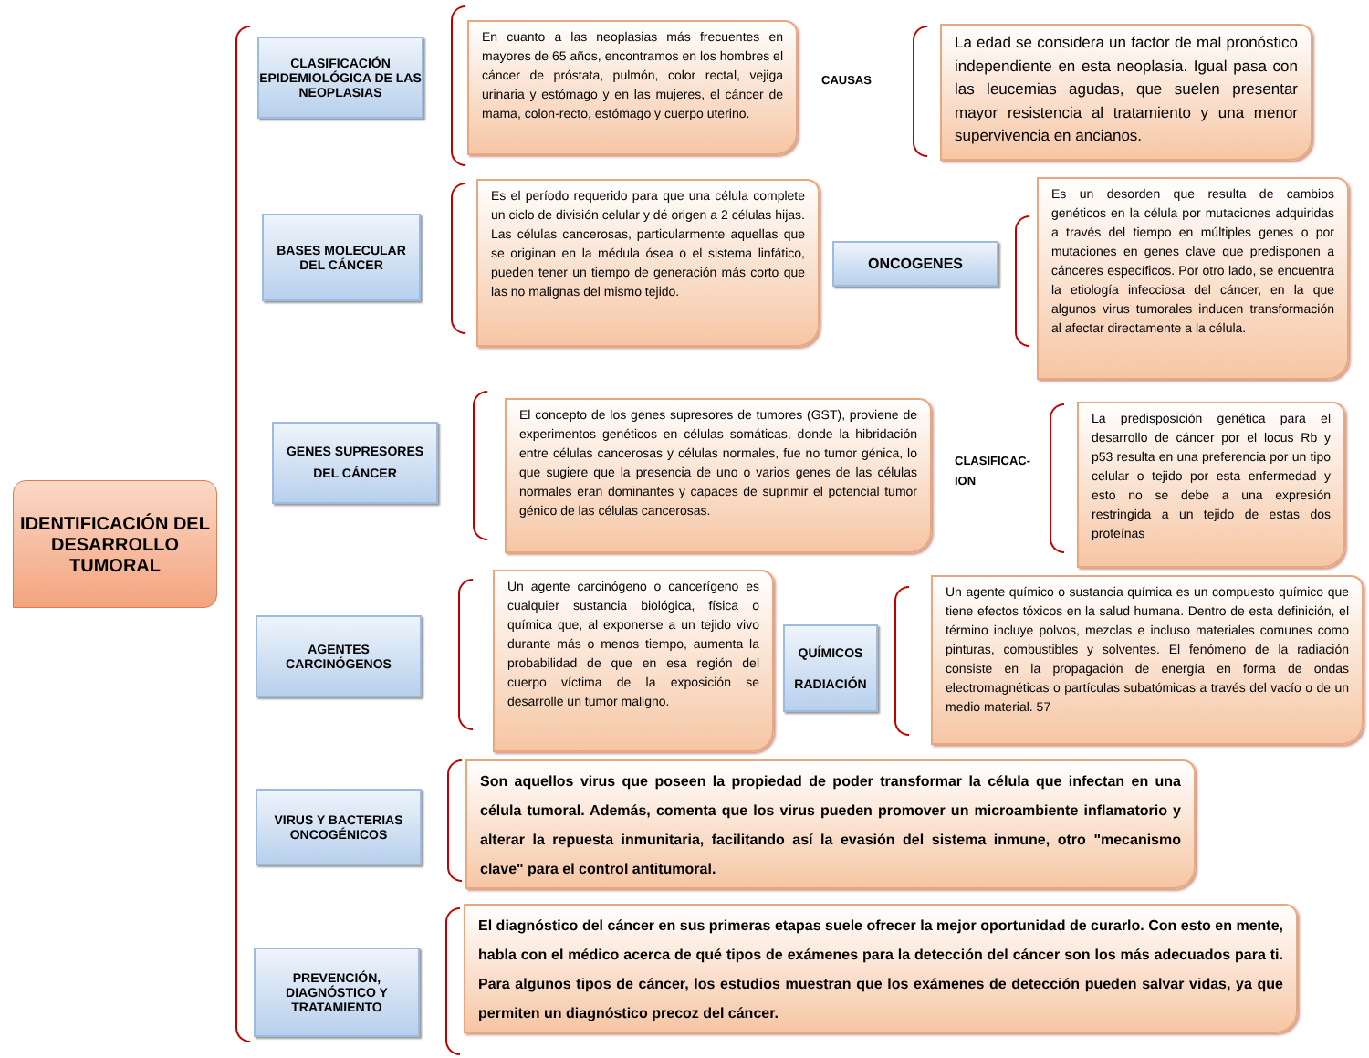IDENTIFICACIÓN DEL DESARROLLO TUMORAL
CLASIFICACIÓN EPIDEMIOLÓGICA DE LAS NEOPLASIAS
En cuanto a las neoplasias más frecuentes en mayores de 65 años, encontramos en los hombres el cáncer de próstata, pulmón, color rectal, vejiga urinaria y estómago y en las mujeres, el cáncer de mama, colon-recto, estómago y cuerpo uterino.
CAUSAS
La edad se considera un factor de mal pronóstico independiente en esta neoplasia. Igual pasa con las leucemias agudas, que suelen presentar mayor resistencia al tratamiento y una menor supervivencia en ancianos.
BASES MOLECULAR DEL CÁNCER
Es el período requerido para que una célula complete un ciclo de división celular y dé origen a 2 células hijas. Las células cancerosas, particularmente aquellas que se originan en la médula ósea o el sistema linfático, pueden tener un tiempo de generación más corto que las no malignas del mismo tejido.
ONCOGENES
Es un desorden que resulta de cambios genéticos en la célula por mutaciones adquiridas a través del tiempo en múltiples genes o por mutaciones en genes clave que predisponen a cánceres específicos. Por otro lado, se encuentra la etiología infecciosa del cáncer, en la que algunos virus tumorales inducen transformación al afectar directamente a la célula.
GENES SUPRESORES DEL CÁNCER
El concepto de los genes supresores de tumores (GST), proviene de experimentos genéticos en células somáticas, donde la hibridación entre células cancerosas y células normales, fue no tumor génica, lo que sugiere que la presencia de uno o varios genes de las células normales eran dominantes y capaces de suprimir el potencial tumor génico de las células cancerosas.
CLASIFICAC-
ION
La predisposición genética para el desarrollo de cáncer por el locus Rb y p53 resulta en una preferencia por un tipo celular o tejido por esta enfermedad y esto no se debe a una expresión restringida a un tejido de estas dos proteínas
AGENTES CARCINÓGENOS
Un agente carcinógeno o cancerígeno es cualquier sustancia biológica, física o química que, al exponerse a un tejido vivo durante más o menos tiempo, aumenta la probabilidad de que en esa región del cuerpo víctima de la exposición se desarrolle un tumor maligno.
QUÍMICOS
RADIACIÓN
Un agente químico o sustancia química es un compuesto químico que tiene efectos tóxicos en la salud humana. Dentro de esta definición, el término incluye polvos, mezclas e incluso materiales comunes como pinturas, combustibles y solventes. El fenómeno de la radiación consiste en la propagación de energía en forma de ondas electromagnéticas o partículas subatómicas a través del vacío o de un medio material. 57
VIRUS Y BACTERIAS ONCOGÉNICOS
Son aquellos virus que poseen la propiedad de poder transformar la célula que infectan en una célula tumoral. Además, comenta que los virus pueden promover un microambiente inflamatorio y alterar la repuesta inmunitaria, facilitando así la evasión del sistema inmune, otro "mecanismo clave" para el control antitumoral.
PREVENCIÓN, DIAGNÓSTICO Y TRATAMIENTO
El diagnóstico del cáncer en sus primeras etapas suele ofrecer la mejor oportunidad de curarlo. Con esto en mente, habla con el médico acerca de qué tipos de exámenes para la detección del cáncer son los más adecuados para ti. Para algunos tipos de cáncer, los estudios muestran que los exámenes de detección pueden salvar vidas, ya que permiten un diagnóstico precoz del cáncer.